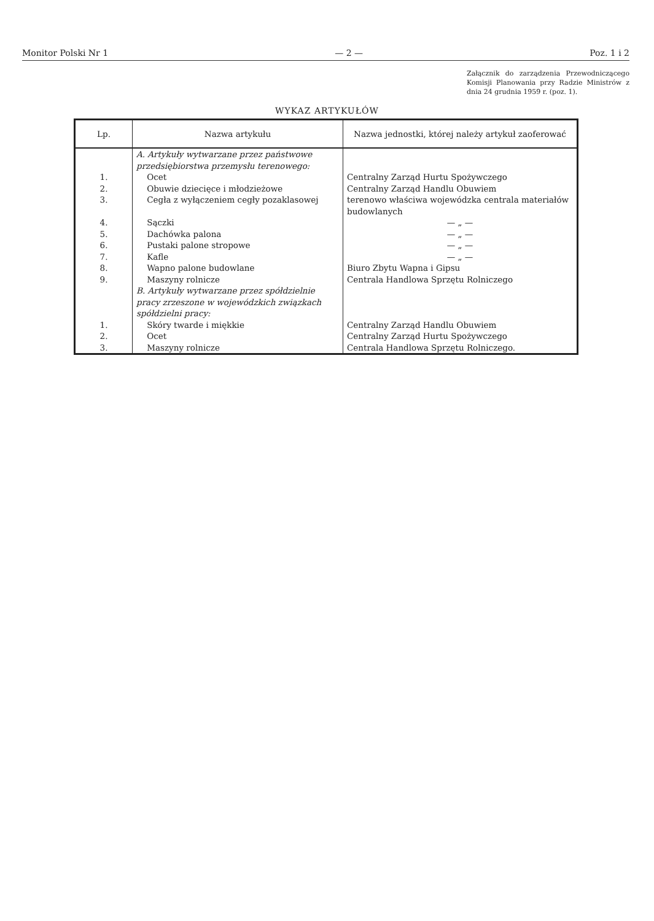Monitor Polski Nr 1 — 2 — Poz. 1 i 2
Załącznik do zarządzenia Przewodniczącego Komisji Planowania przy Radzie Ministrów z dnia 24 grudnia 1959 r. (poz. 1).
WYKAZ ARTYKUŁÓW
| Lp. | Nazwa artykułu | Nazwa jednostki, której należy artykuł zaoferować |
| --- | --- | --- |
| | A. Artykuły wytwarzane przez państwowe przedsiębiorstwa przemysłu terenowego: | |
| 1. | Ocet | Centralny Zarząd Hurtu Spożywczego |
| 2. | Obuwie dziecięce i młodzieżowe | Centralny Zarząd Handlu Obuwiem |
| 3. | Cegła z wyłączeniem cegły pozaklasowej | terenowo właściwa wojewódzka centrala materiałów budowlanych |
| 4. | Sączki | — „ — |
| 5. | Dachówka palona | — „ — |
| 6. | Pustaki palone stropowe | — „ — |
| 7. | Kafle | — „ — |
| 8. | Wapno palone budowlane | Biuro Zbytu Wapna i Gipsu |
| 9. | Maszyny rolnicze | Centrala Handlowa Sprzętu Rolniczego |
| | B. Artykuły wytwarzane przez spółdzielnie pracy zrzeszone w wojewódzkich związkach spółdzielni pracy: | |
| 1. | Skóry twarde i miękkie | Centralny Zarząd Handlu Obuwiem |
| 2. | Ocet | Centralny Zarząd Hurtu Spożywczego |
| 3. | Maszyny rolnicze | Centrala Handlowa Sprzętu Rolniczego. |